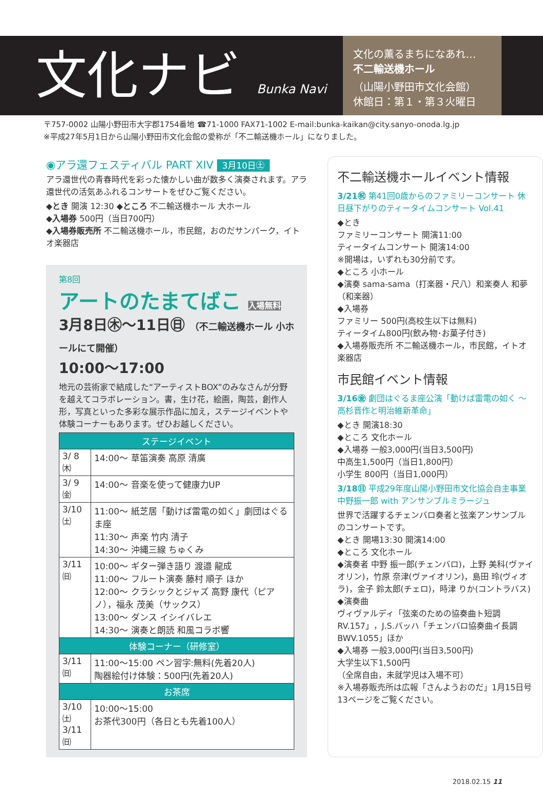文化ナビ Bunka Navi
文化の薫るまちになあれ…
不二輸送機ホール
（山陽小野田市文化会館）
休館日：第１・第３火曜日
〒757-0002 山陽小野田市大字郡1754番地 ☎71-1000 FAX71-1002 E-mail:bunka-kaikan@city.sanyo-onoda.lg.jp
※平成27年5月1日から山陽小野田市文化会館の愛称が「不二輸送機ホール」になりました。
◉アラ還フェスティバル PART XIV 3月10日㊏
アラ還世代の青春時代を彩った懐かしい曲が数多く演奏されます。アラ還世代の活気あふれるコンサートをぜひご覧ください。
◆とき 開演 12:30 ◆ところ 不二輸送機ホール 大ホール
◆入場券 500円（当日700円）
◆入場券販売所 不二輸送機ホール，市民館，おのだサンパーク，イトオ楽器店
第8回
アートのたまてばこ 入場無料
3月8日㊍～11日㊐ （不二輸送機ホール 小ホールにて開催）
10:00～17:00
地元の芸術家で結成した“アーティストBOX”のみなさんが分野を越えてコラボレーション。書，生け花，絵画，陶芸，創作人形，写真といった多彩な展示作品に加え，ステージイベントや体験コーナーもあります。ぜひお越しください。
| ステージイベント | |
| --- | --- |
| 3/ 8㈭ | 14:00～ 草笛演奏 高原 清廣 |
| 3/ 9㈮ | 14:00～ 音楽を使って健康力UP |
| 3/10㈯ | 11:00～ 紙芝居「動けば雷電の如く」劇団はぐるま座 11:30～ 声楽 竹内 清子 14:30～ 沖縄三線 ちゅくみ |
| 3/11㈰ | 10:00～ ギター弾き語り 渡邉 龍成 11:00～ フルート演奏 藤村 順子 ほか 12:00～ クラシックとジャズ 高野 康代（ピアノ），福永 茂美（サックス） 13:00～ ダンス イシイバレエ 14:30～ 演奏と朗読 和風コラボ響 |
| 体験コーナー（研修室） | |
| 3/11㈰ | 11:00～15:00 ペン習字:無料(先着20人) 陶器絵付け体験：500円(先着20人) |
| お茶席 | |
| 3/10㈯ 3/11㈰ | 10:00～15:00 お茶代300円（各日とも先着100人） |
不二輸送機ホールイベント情報
3/21㊗ 第41回0歳からのファミリーコンサート 休日昼下がりのティータイムコンサート Vol.41
◆とき
ファミリーコンサート 開演11:00
ティータイムコンサート 開演14:00
※開場は，いずれも30分前です。
◆ところ 小ホール
◆演奏 sama-sama（打楽器・尺八）和楽奏人 和夢（和楽器）
◆入場券
ファミリー 500円(高校生以下は無料)
ティータイム800円(飲み物･お菓子付き)
◆入場券販売所 不二輸送機ホール，市民館，イトオ楽器店
市民館イベント情報
3/16㊎ 劇団はぐるま座公演「動けば雷電の如く ～高杉晋作と明治維新革命」
◆とき 開演18:30
◆ところ 文化ホール
◆入場券 一般3,000円(当日3,500円)
中高生1,500円（当日1,800円）
小学生 800円（当日1,000円）
3/18㊐ 平成29年度山陽小野田市文化協会自主事業
中野振一郎 with アンサンブルミラージュ
世界で活躍するチェンバロ奏者と弦楽アンサンブルのコンサートです。
◆とき 開場13:30 開演14:00
◆ところ 文化ホール
◆演奏者 中野 振一郎(チェンバロ)，上野 美科(ヴァイオリン)，竹原 奈津(ヴァイオリン)，島田 玲(ヴィオラ)，金子 鈴太郎(チェロ)，時津 りか(コントラバス)
◆演奏曲
ヴィヴァルディ「弦楽のための協奏曲ト短調RV.157」，J.S.バッハ「チェンバロ協奏曲イ長調BWV.1055」ほか
◆入場券 一般3,000円(当日3,500円)
大学生以下1,500円
（全席自由，未就学児は入場不可）
※入場券販売所は広報「さんようおのだ」1月15日号13ページをご覧ください。
2018.02.15 11